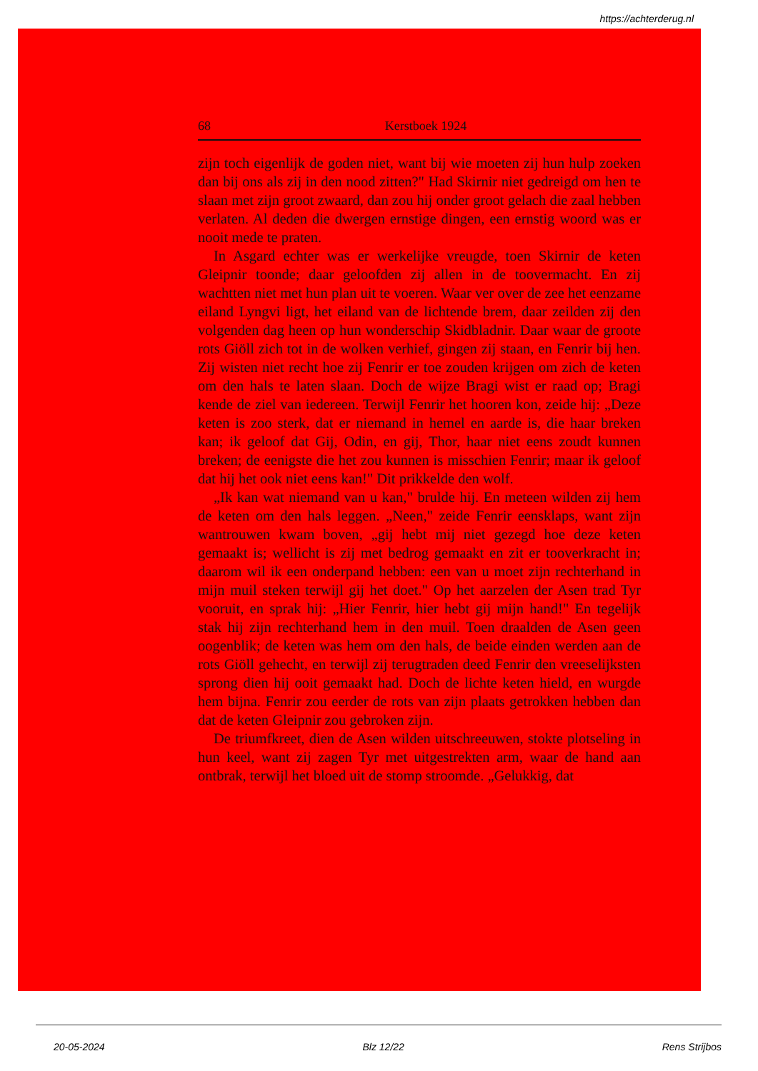https://achterderug.nl
68 Kerstboek 1924
zijn toch eigenlijk de goden niet, want bij wie moeten zij hun hulp zoeken dan bij ons als zij in den nood zitten?" Had Skirnir niet gedreigd om hen te slaan met zijn groot zwaard, dan zou hij onder groot gelach die zaal hebben verlaten. Al deden die dwergen ernstige dingen, een ernstig woord was er nooit mede te praten.
In Asgard echter was er werkelijke vreugde, toen Skirnir de keten Gleipnir toonde; daar geloofden zij allen in de toovermacht. En zij wachtten niet met hun plan uit te voeren. Waar ver over de zee het eenzame eiland Lyngvi ligt, het eiland van de lichtende brem, daar zeilden zij den volgenden dag heen op hun wonderschip Skidbladnir. Daar waar de groote rots Giöll zich tot in de wolken verhief, gingen zij staan, en Fenrir bij hen. Zij wisten niet recht hoe zij Fenrir er toe zouden krijgen om zich de keten om den hals te laten slaan. Doch de wijze Bragi wist er raad op; Bragi kende de ziel van iedereen. Terwijl Fenrir het hooren kon, zeide hij: „Deze keten is zoo sterk, dat er niemand in hemel en aarde is, die haar breken kan; ik geloof dat Gij, Odin, en gij, Thor, haar niet eens zoudt kunnen breken; de eenigste die het zou kunnen is misschien Fenrir; maar ik geloof dat hij het ook niet eens kan!" Dit prikkelde den wolf.
„Ik kan wat niemand van u kan," brulde hij. En meteen wilden zij hem de keten om den hals leggen. „Neen," zeide Fenrir eensklaps, want zijn wantrouwen kwam boven, „gij hebt mij niet gezegd hoe deze keten gemaakt is; wellicht is zij met bedrog gemaakt en zit er tooverkracht in; daarom wil ik een onderpand hebben: een van u moet zijn rechterhand in mijn muil steken terwijl gij het doet." Op het aarzelen der Asen trad Tyr vooruit, en sprak hij: „Hier Fenrir, hier hebt gij mijn hand!" En tegelijk stak hij zijn rechterhand hem in den muil. Toen draalden de Asen geen oogenblik; de keten was hem om den hals, de beide einden werden aan de rots Giöll gehecht, en terwijl zij terugtraden deed Fenrir den vreeselijksten sprong dien hij ooit gemaakt had. Doch de lichte keten hield, en wurgde hem bijna. Fenrir zou eerder de rots van zijn plaats getrokken hebben dan dat de keten Gleipnir zou gebroken zijn.
De triumfkreet, dien de Asen wilden uitschreeuwen, stokte plotseling in hun keel, want zij zagen Tyr met uitgestrekten arm, waar de hand aan ontbrak, terwijl het bloed uit de stomp stroomde. „Gelukkig, dat
20-05-2024 Blz 12/22 Rens Strijbos